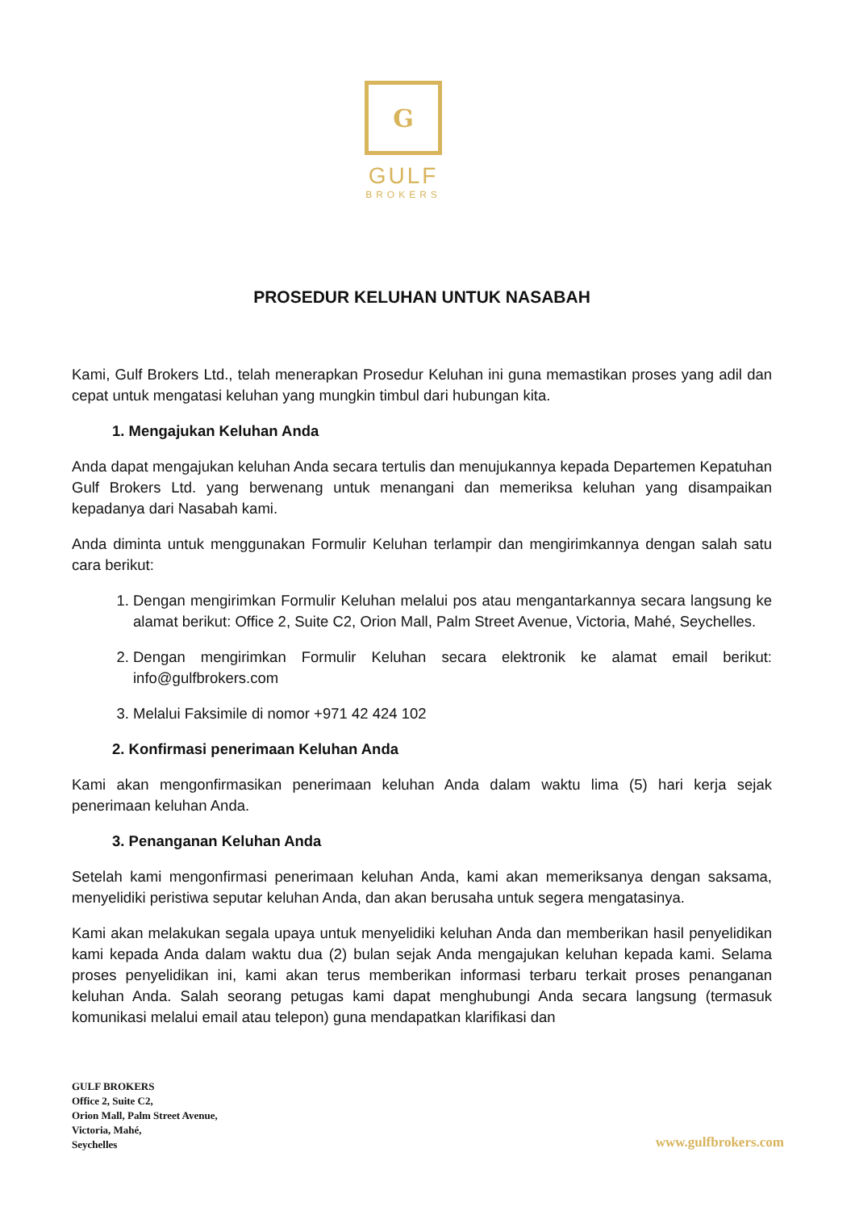G
GULF
BROKERS
PROSEDUR KELUHAN UNTUK NASABAH
Kami, Gulf Brokers Ltd., telah menerapkan Prosedur Keluhan ini guna memastikan proses yang adil dan cepat untuk mengatasi keluhan yang mungkin timbul dari hubungan kita.
1. Mengajukan Keluhan Anda
Anda dapat mengajukan keluhan Anda secara tertulis dan menujukannya kepada Departemen Kepatuhan Gulf Brokers Ltd. yang berwenang untuk menangani dan memeriksa keluhan yang disampaikan kepadanya dari Nasabah kami.
Anda diminta untuk menggunakan Formulir Keluhan terlampir dan mengirimkannya dengan salah satu cara berikut:
1. Dengan mengirimkan Formulir Keluhan melalui pos atau mengantarkannya secara langsung ke alamat berikut: Office 2, Suite C2, Orion Mall, Palm Street Avenue, Victoria, Mahé, Seychelles.
2. Dengan mengirimkan Formulir Keluhan secara elektronik ke alamat email berikut: info@gulfbrokers.com
3. Melalui Faksimile di nomor +971 42 424 102
2. Konfirmasi penerimaan Keluhan Anda
Kami akan mengonfirmasikan penerimaan keluhan Anda dalam waktu lima (5) hari kerja sejak penerimaan keluhan Anda.
3. Penanganan Keluhan Anda
Setelah kami mengonfirmasi penerimaan keluhan Anda, kami akan memeriksanya dengan saksama, menyelidiki peristiwa seputar keluhan Anda, dan akan berusaha untuk segera mengatasinya.
Kami akan melakukan segala upaya untuk menyelidiki keluhan Anda dan memberikan hasil penyelidikan kami kepada Anda dalam waktu dua (2) bulan sejak Anda mengajukan keluhan kepada kami. Selama proses penyelidikan ini, kami akan terus memberikan informasi terbaru terkait proses penanganan keluhan Anda. Salah seorang petugas kami dapat menghubungi Anda secara langsung (termasuk komunikasi melalui email atau telepon) guna mendapatkan klarifikasi dan
GULF BROKERS
Office 2, Suite C2,
Orion Mall, Palm Street Avenue,
Victoria, Mahé,
Seychelles
www.gulfbrokers.com